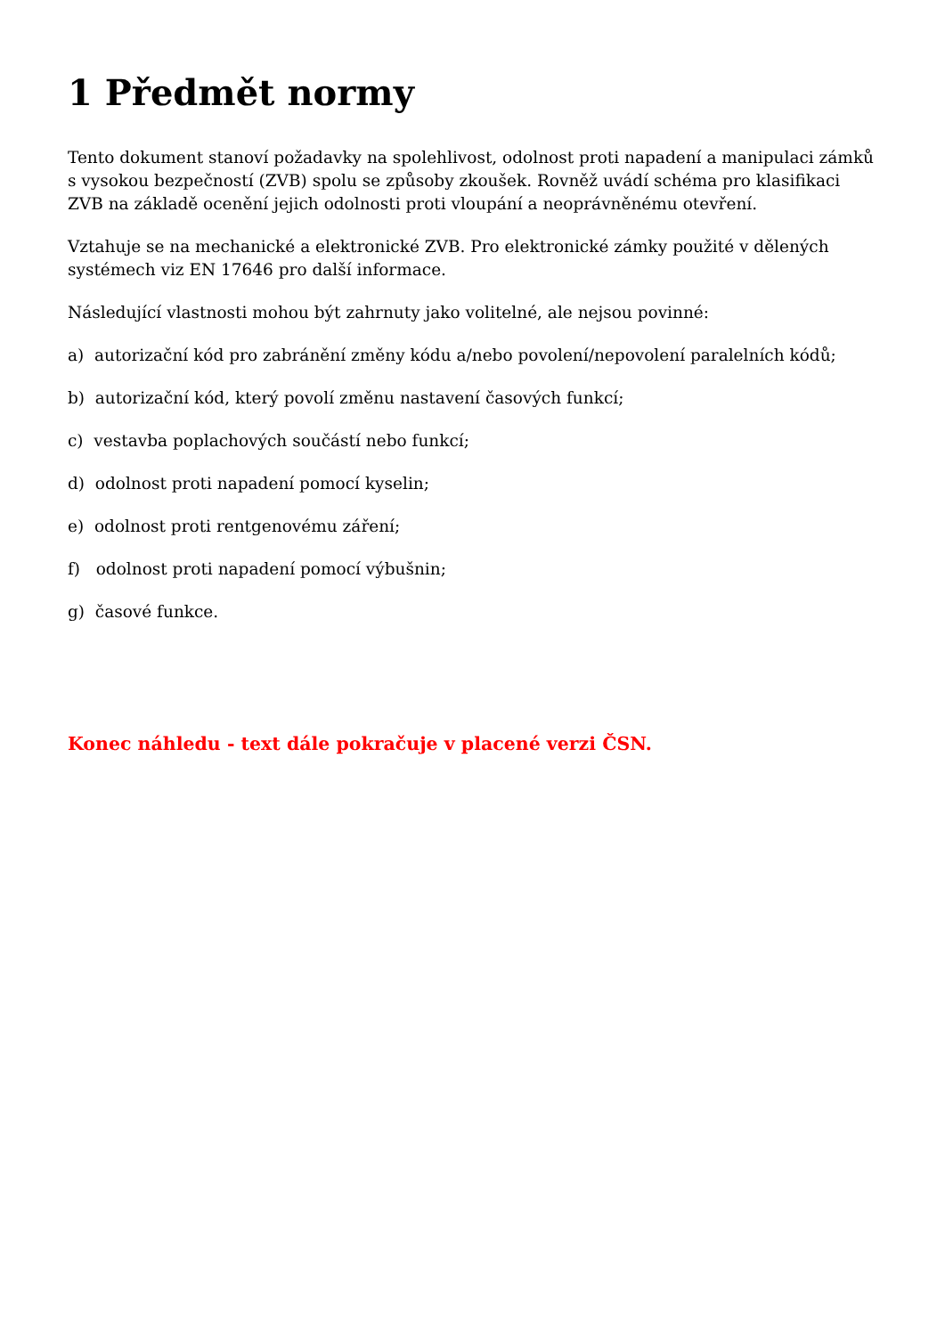1 Předmět normy
Tento dokument stanoví požadavky na spolehlivost, odolnost proti napadení a manipulaci zámků s vysokou bezpečností (ZVB) spolu se způsoby zkoušek. Rovněž uvádí schéma pro klasifikaci ZVB na základě ocenění jejich odolnosti proti vloupání a neoprávněnému otevření.
Vztahuje se na mechanické a elektronické ZVB. Pro elektronické zámky použité v dělených systémech viz EN 17646 pro další informace.
Následující vlastnosti mohou být zahrnuty jako volitelné, ale nejsou povinné:
a) autorizační kód pro zabránění změny kódu a/nebo povolení/nepovolení paralelních kódů;
b) autorizační kód, který povolí změnu nastavení časových funkcí;
c) vestavba poplachových součástí nebo funkcí;
d) odolnost proti napadení pomocí kyselin;
e) odolnost proti rentgenovému záření;
f) odolnost proti napadení pomocí výbušnin;
g) časové funkce.
Konec náhledu - text dále pokračuje v placené verzi ČSN.